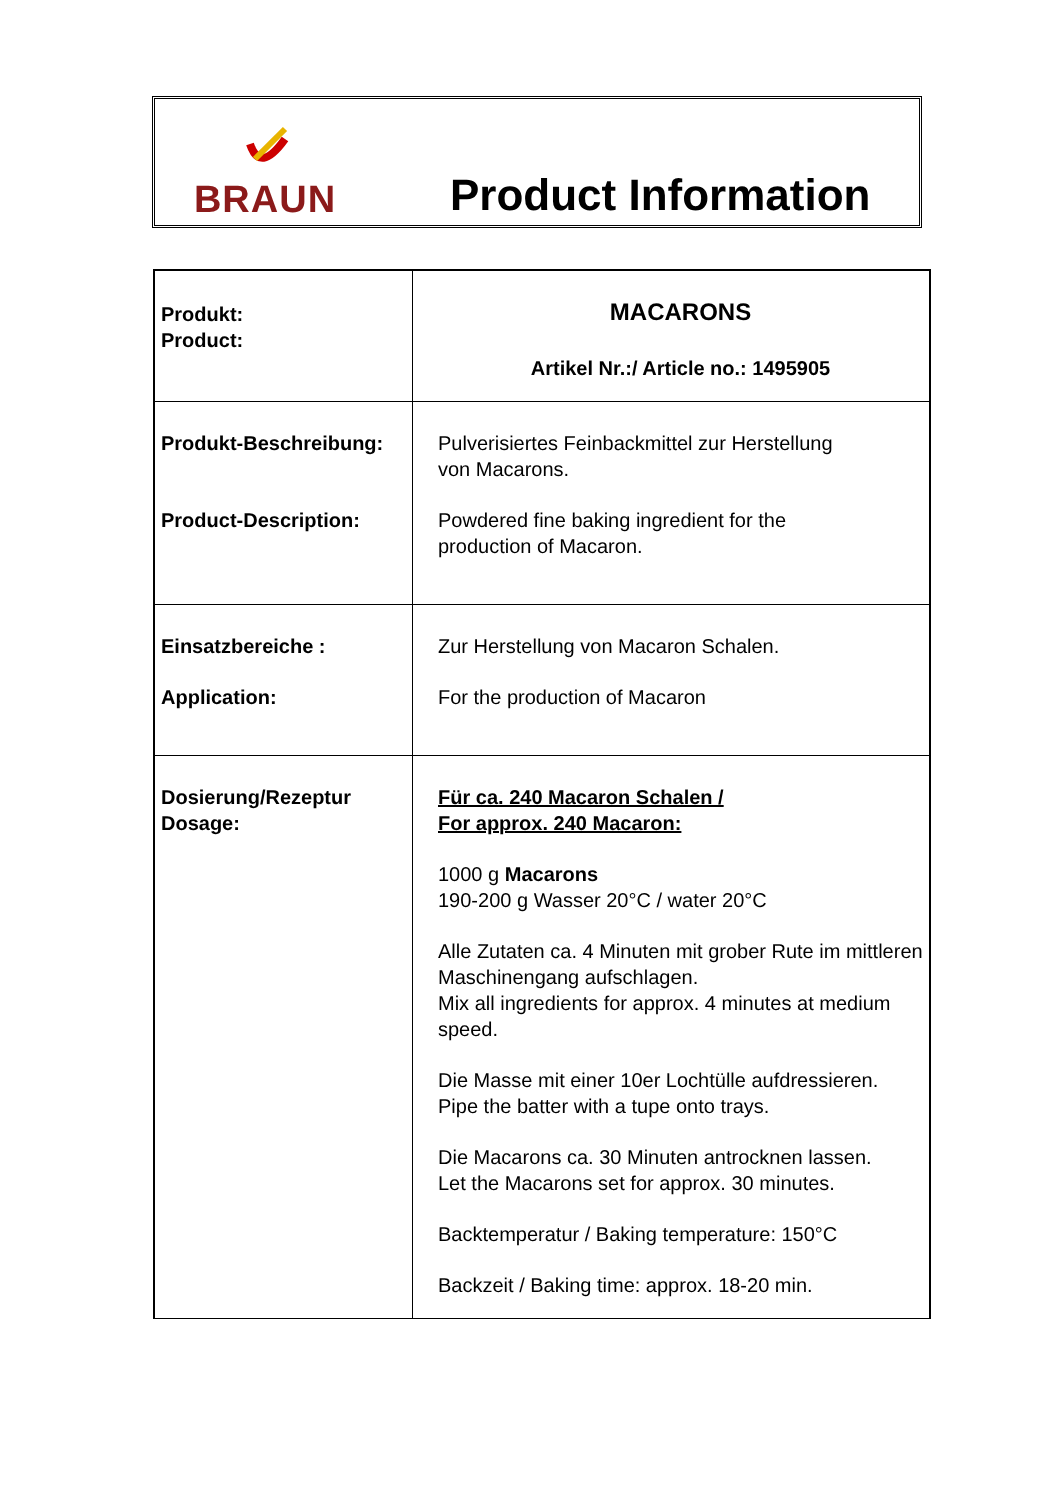BRAUN
Product Information
| Produkt: Product: | MACARONS Artikel Nr.:/ Article no.: 1495905 |
| Produkt-Beschreibung: Product-Description: | Pulverisiertes Feinbackmittel zur Herstellung von Macarons. Powdered fine baking ingredient for the production of Macaron. |
| Einsatzbereiche : Application: | Zur Herstellung von Macaron Schalen. For the production of Macaron |
| Dosierung/Rezeptur Dosage: | Für ca. 240 Macaron Schalen / For approx. 240 Macaron: 1000 g Macarons 190-200 g Wasser 20°C / water 20°C Alle Zutaten ca. 4 Minuten mit grober Rute im mittleren Maschinengang aufschlagen. Mix all ingredients for approx. 4 minutes at medium speed. Die Masse mit einer 10er Lochtülle aufdressieren. Pipe the batter with a tupe onto trays. Die Macarons ca. 30 Minuten antrocknen lassen. Let the Macarons set for approx. 30 minutes. Backtemperatur / Baking temperature: 150°C Backzeit / Baking time: approx. 18-20 min. |